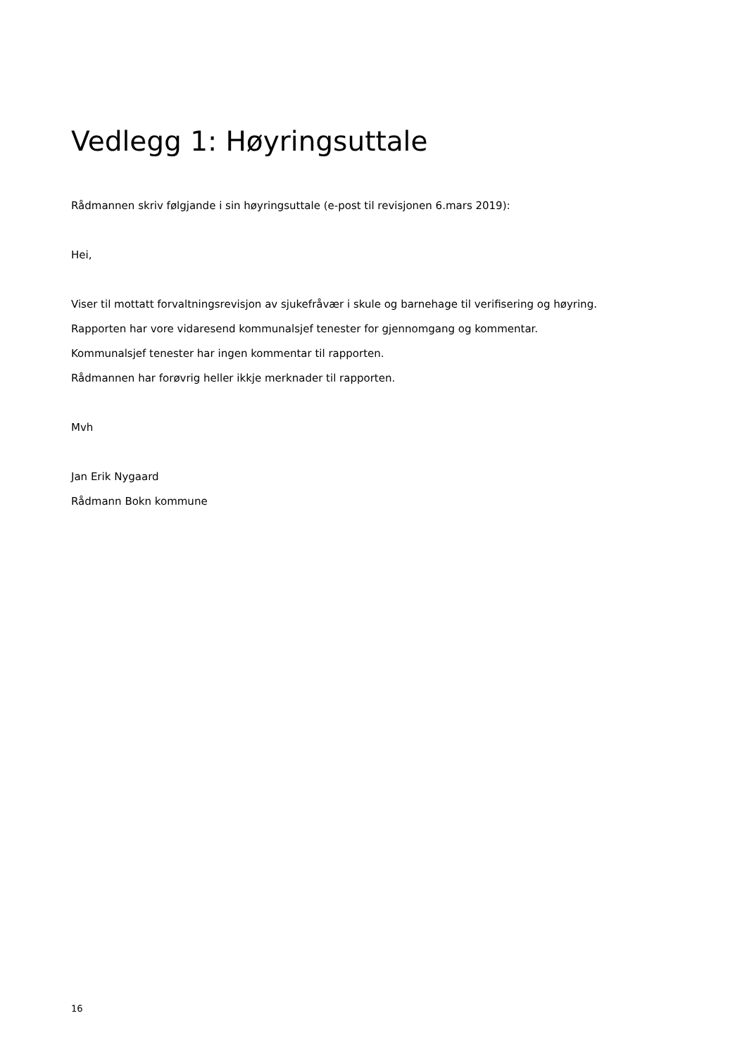Vedlegg 1: Høyringsuttale
Rådmannen skriv følgjande i sin høyringsuttale (e-post til revisjonen 6.mars 2019):
Hei,
Viser til mottatt forvaltningsrevisjon av sjukefråvær i skule og barnehage til verifisering og høyring.
Rapporten har vore vidaresend kommunalsjef tenester for gjennomgang og kommentar.
Kommunalsjef tenester har ingen kommentar til rapporten.
Rådmannen har forøvrig heller ikkje merknader til rapporten.
Mvh
Jan Erik Nygaard
Rådmann Bokn kommune
16